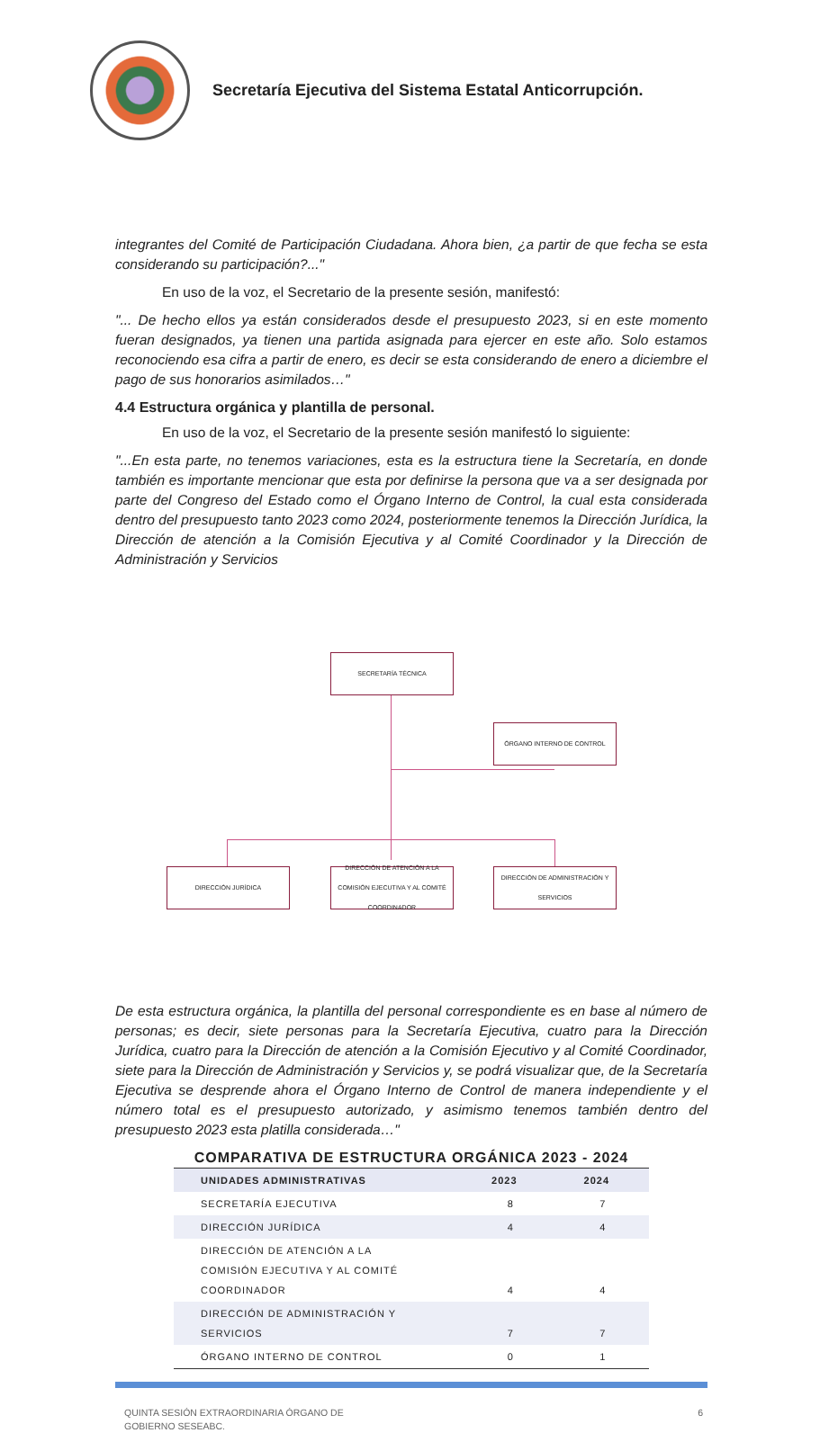Secretaría Ejecutiva del Sistema Estatal Anticorrupción.
integrantes del Comité de Participación Ciudadana. Ahora bien, ¿a partir de que fecha se esta considerando su participación?..."
En uso de la voz, el Secretario de la presente sesión, manifestó:
"... De hecho ellos ya están considerados desde el presupuesto 2023, si en este momento fueran designados, ya tienen una partida asignada para ejercer en este año. Solo estamos reconociendo esa cifra a partir de enero, es decir se esta considerando de enero a diciembre el pago de sus honorarios asimilados…"
4.4 Estructura orgánica y plantilla de personal.
En uso de la voz, el Secretario de la presente sesión manifestó lo siguiente:
"...En esta parte, no tenemos variaciones, esta es la estructura tiene la Secretaría, en donde también es importante mencionar que esta por definirse la persona que va a ser designada por parte del Congreso del Estado como el Órgano Interno de Control, la cual esta considerada dentro del presupuesto tanto 2023 como 2024, posteriormente tenemos la Dirección Jurídica, la Dirección de atención a la Comisión Ejecutiva y al Comité Coordinador y la Dirección de Administración y Servicios
SECRETARÍA TÉCNICA
ÓRGANO INTERNO DE CONTROL
DIRECCIÓN JURÍDICA
DIRECCIÓN DE ATENCIÓN A LA COMISIÓN EJECUTIVA Y AL COMITÉ COORDINADOR
DIRECCIÓN DE ADMINISTRACIÓN Y SERVICIOS
De esta estructura orgánica, la plantilla del personal correspondiente es en base al número de personas; es decir, siete personas para la Secretaría Ejecutiva, cuatro para la Dirección Jurídica, cuatro para la Dirección de atención a la Comisión Ejecutivo y al Comité Coordinador, siete para la Dirección de Administración y Servicios y, se podrá visualizar que, de la Secretaría Ejecutiva se desprende ahora el Órgano Interno de Control de manera independiente y el número total es el presupuesto autorizado, y asimismo tenemos también dentro del presupuesto 2023 esta platilla considerada…"
COMPARATIVA DE ESTRUCTURA ORGÁNICA 2023 - 2024
| UNIDADES ADMINISTRATIVAS | 2023 | 2024 |
| --- | --- | --- |
| SECRETARÍA EJECUTIVA | 8 | 7 |
| DIRECCIÓN JURÍDICA | 4 | 4 |
| DIRECCIÓN DE ATENCIÓN A LA COMISIÓN EJECUTIVA Y AL COMITÉ COORDINADOR | 4 | 4 |
| DIRECCIÓN DE ADMINISTRACIÓN Y SERVICIOS | 7 | 7 |
| ÓRGANO INTERNO DE CONTROL | 0 | 1 |
QUINTA SESIÓN EXTRAORDINARIA ÓRGANO DE
GOBIERNO SESEABC.
6